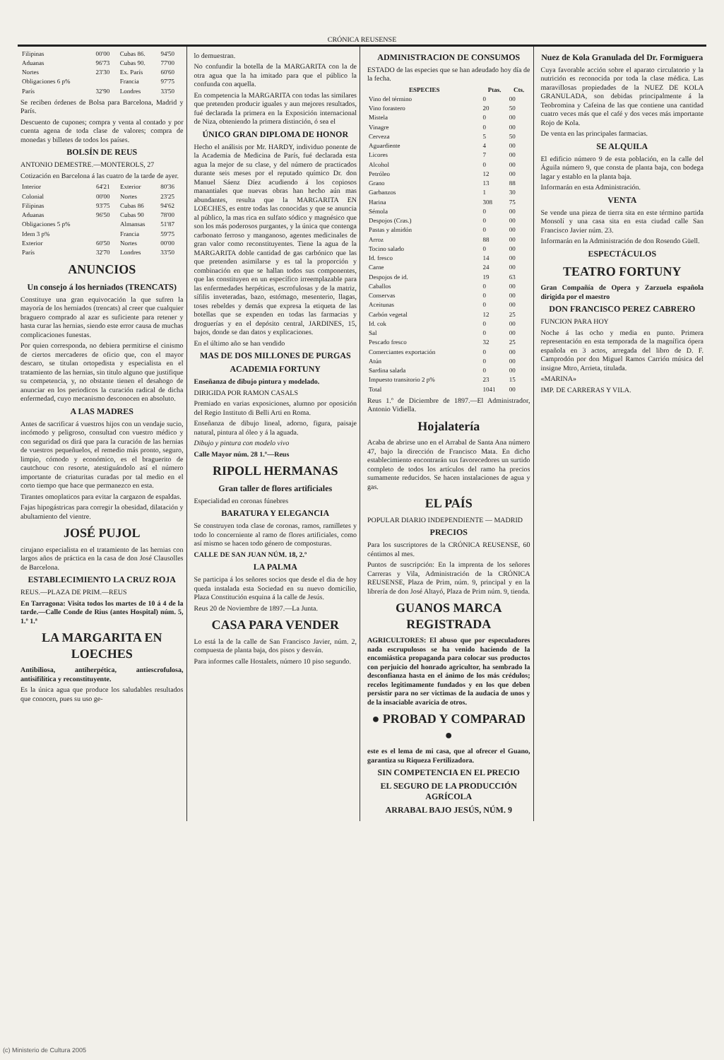CRÓNICA REUSENSE
| Filipinas | 00'00 | Cubas 86. | 94'50 |
| Aduanas | 96'73 | Cubas 90. | 77'00 |
| Nortes | 23'30 | Ex. París | 60'60 |
| Obligaciones 6 p% | | Francia | 97'75 |
| París | 32'90 | Londres | 33'50 |
Se reciben órdenes de Bolsa para Barcelona, Madrid y París.
Descuento de cupones; compra y venta al contado y por cuenta agena de toda clase de valores; compra de monedas y billetes de todos los países.
BOLSÍN DE REUS
ANTONIO DEMESTRE.—MONTEROLS, 27
Cotización en Barcelona á las cuatro de la tarde de ayer.
| Interior | 64'21 | Exterior | 80'36 |
| Colonial | 00'00 | Nortes | 23'25 |
| Filipinas | 93'75 | Cubas 86 | 94'62 |
| Aduanas | 96'50 | Cubas 90 | 78'00 |
| Obligaciones 5 p% | | Almansas | 51'87 |
| Idem 3 p% | | Francia | 59'75 |
| Exterior | 60'50 | Nortes | 00'00 |
| París | 32'70 | Londres | 33'50 |
ANUNCIOS
Un consejo á los herniados (TRENCATS)
Constituye una gran equivocación la que sufren la mayoría de los herniados (trencats) al creer que cualquier braguero comprado al azar es suficiente para retener y hasta curar las hernias, siendo este error causa de muchas complicaciones funestas.
Por quien corresponda, no debiera permitirse el cinismo de ciertos mercaderes de oficio que, con el mayor descaro, se titulan ortopedista y especialista en el tratamiento de las hernias, sin titulo alguno que justifique su competencia, y, no obstante tienen el desahogo de anunciar en los periodicos la curación radical de dicha enfermedad, cuyo mecanismo desconocen en absoluto.
A LAS MADRES
Antes de sacrificar á vuestros hijos con un vendaje sucio, incómodo y peligroso, consultad con vuestro médico y con seguridad os dirá que para la curación de las hernias de vuestros pequeñuelos, el remedio más pronto, seguro, limpio, cómodo y económico, es el braguerito de cautchouc con resorte, atestiguándolo así el número importante de criaturitas curadas por tal medio en el corto tiempo que hace que permanezco en esta.
Tirantes omoplaticos para evitar la cargazon de espaldas.
Fajas hipogástricas para corregir la obesidad, dilatación y abultamiento del vientre.
JOSÉ PUJOL
cirujano especialista en el tratamiento de las hernias con largos años de práctica en la casa de don José Clausolles de Barcelona.
ESTABLECIMIENTO LA CRUZ ROJA
REUS.—PLAZA DE PRIM.—REUS
En Tarragona: Visita todos los martes de 10 á 4 de la tarde.—Calle Conde de Rius (antes Hospital) núm. 5, 1.º 1.ª
LA MARGARITA EN LOECHES
Antibiliosa, antiherpética, antiescrofulosa, antisifilítica y reconstituyente.
Es la única agua que produce los saludables resultados que conocen, pues su uso ge-
lo demuestran.
No confundir la botella de la MARGARITA con la de otra agua que la ha imitado para que el público la confunda con aquella.
En competencia la MARGARITA con todas las similares que pretenden producir iguales y aun mejores resultados, fué declarada la primera en la Exposición internacional de Niza, obteniendo la primera distinción, ó sea el
ÚNICO GRAN DIPLOMA DE HONOR
Hecho el análisis por Mr. HARDY, individuo ponente de la Academia de Medicina de París, fué declarada esta agua la mejor de su clase, y del número de practicados durante seis meses por el reputado químico Dr. don Manuel Sáenz Díez acudiendo á los copiosos manantiales que nuevas obras han hecho aún mas abundantes, resulta que la MARGARITA EN LOECHES, es entre todas las conocidas y que se anuncia al público, la mas rica en sulfato sódico y magnésico que son los más poderosos purgantes, y la única que contenga carbonato ferroso y manganoso, agentes medicinales de gran valor como reconstituyentes. Tiene la agua de la MARGARITA doble cantidad de gas carbónico que las que pretenden asimilarse y es tal la proporción y combinación en que se hallan todos sus componentes, que las constituyen en un específico irreemplazable para las enfermedades herpéticas, escrofulosas y de la matriz, sífilis inveteradas, bazo, estómago, mesenterio, llagas, toses rebeldes y demás que expresa la etiqueta de las botellas que se expenden en todas las farmacias y droguerías y en el depósito central, JARDINES, 15, bajos, donde se dan datos y explicaciones.
En el último año se han vendido
MAS DE DOS MILLONES DE PURGAS
ACADEMIA FORTUNY
Enseñanza de dibujo pintura y modelado.
DIRIGIDA POR RAMON CASALS
Premiado en varias exposiciones, alumno por oposición del Regio Instituto di Belli Arti en Roma.
Enseñanza de dibujo lineal, adorno, figura, paisaje natural, pintura al óleo y á la aguada.
Dibujo y pintura con modelo vivo
Calle Mayor núm. 28 1.º—Reus
RIPOLL HERMANAS
Gran taller de flores artificiales
Especialidad en coronas fúnebres
BARATURA Y ELEGANCIA
Se construyen toda clase de coronas, ramos, ramilletes y todo lo concerniente al ramo de flores artificiales, como así mismo se hacen todo género de composturas.
CALLE DE SAN JUAN NÚM. 18, 2.º
LA PALMA
Se participa á los señores socios que desde el dia de hoy queda instalada esta Sociedad en su nuevo domicilio, Plaza Constitución esquina á la calle de Jesús.
Reus 20 de Noviembre de 1897.—La Junta.
CASA PARA VENDER
Lo está la de la calle de San Francisco Javier, núm. 2, compuesta de planta baja, dos pisos y desván.
Para informes calle Hostalets, número 10 piso segundo.
ADMINISTRACION DE CONSUMOS
ESTADO de las especies que se han adeudado hoy día de la fecha.
| ESPECIES | Ptas. | Cts. |
| --- | --- | --- |
| Vino del término | 0 | 00 |
| Vino forastero | 20 | 50 |
| Mistela | 0 | 00 |
| Vinagre | 0 | 00 |
| Cerveza | 5 | 50 |
| Aguardiente | 4 | 00 |
| Licores | 7 | 00 |
| Alcohol | 0 | 00 |
| Petróleo | 12 | 00 |
| Grano | 13 | 88 |
| Garbanzos | 1 | 30 |
| Harina | 308 | 75 |
| Sémola | 0 | 00 |
| Despojos (Cras.) | 0 | 00 |
| Pastas y almidón | 0 | 00 |
| Arroz | 88 | 00 |
| Tocino salado | 0 | 00 |
| Id. fresco | 14 | 00 |
| Carne | 24 | 00 |
| Despojos de id. | 19 | 63 |
| Caballos | 0 | 00 |
| Conservas | 0 | 00 |
| Aceitunas | 0 | 00 |
| Carbón vegetal | 12 | 25 |
| Id. cok | 0 | 00 |
| Sal | 0 | 00 |
| Pescado fresco | 32 | 25 |
| Comerciantes exportación | 0 | 00 |
| Atún | 0 | 00 |
| Sardina salada | 0 | 00 |
| Impuesto transitorio 2 p% | 23 | 15 |
| Total | 1041 | 00 |
Reus 1.º de Diciembre de 1897.—El Administrador, Antonio Vidiella.
Hojalatería
Acaba de abrirse uno en el Arrabal de Santa Ana número 47, bajo la dirección de Francisco Mata. En dicho establecimiento encontrarán sus favorecedores un surtido completo de todos los artículos del ramo ha precios sumamente reducidos. Se hacen instalaciones de agua y gas.
EL PAÍS
POPULAR DIARIO INDEPENDIENTE — MADRID
PRECIOS
Para los suscriptores de la CRÓNICA REUSENSE, 60 céntimos al mes.
Puntos de suscripción: En la imprenta de los señores Carreras y Vila, Administración de la CRÓNICA REUSENSE, Plaza de Prim, núm. 9, principal y en la librería de don José Altayó, Plaza de Prim núm. 9, tienda.
GUANOS MARCA REGISTRADA
AGRICULTORES: El abuso que por especuladores nada escrupulosos se ha venido haciendo de la encomiástica propaganda para colocar sus productos con perjuicio del honrado agricultor, ha sembrado la desconfianza hasta en el ánimo de los más crédulos; recelos legitimamente fundados y en los que deben persistir para no ser victimas de la audacia de unos y de la insaciable avaricia de otros.
● PROBAD Y COMPARAD ●
este es el lema de mi casa, que al ofrecer el Guano, garantiza su Riqueza Fertilizadora.
SIN COMPETENCIA EN EL PRECIO
EL SEGURO DE LA PRODUCCIÓN AGRÍCOLA
ARRABAL BAJO JESÚS, NÚM. 9
Nuez de Kola Granulada del Dr. Formiguera
Cuya favorable acción sobre el aparato circulatorio y la nutrición es reconocida por toda la clase médica. Las maravillosas propiedades de la NUEZ DE KOLA GRANULADA, son debidas principalmente á la Teobromina y Cafeina de las que contiene una cantidad cuatro veces más que el café y dos veces más importante Rojo de Kola.
De venta en las principales farmacias.
SE ALQUILA
El edificio número 9 de esta población, en la calle del Águila número 9, que consta de planta baja, con bodega lagar y establo en la planta baja.
Informarán en esta Administración.
VENTA
Se vende una pieza de tierra sita en este término partida Monsolí y una casa sita en esta ciudad calle San Francisco Javier núm. 23.
Informarán en la Administración de don Rosendo Güell.
ESPECTÁCULOS
TEATRO FORTUNY
Gran Compañía de Opera y Zarzuela española dirigida por el maestro
DON FRANCISCO PEREZ CABRERO
FUNCION PARA HOY
Noche á las ocho y media en punto. Primera representación en esta temporada de la magnífica ópera española en 3 actos, arregada del libro de D. F. Camprodón por don Miguel Ramos Carrión música del insigne Mtro, Arrieta, titulada.
«MARINA»
IMP. DE CARRERAS Y VILA.
(c) Ministerio de Cultura 2005